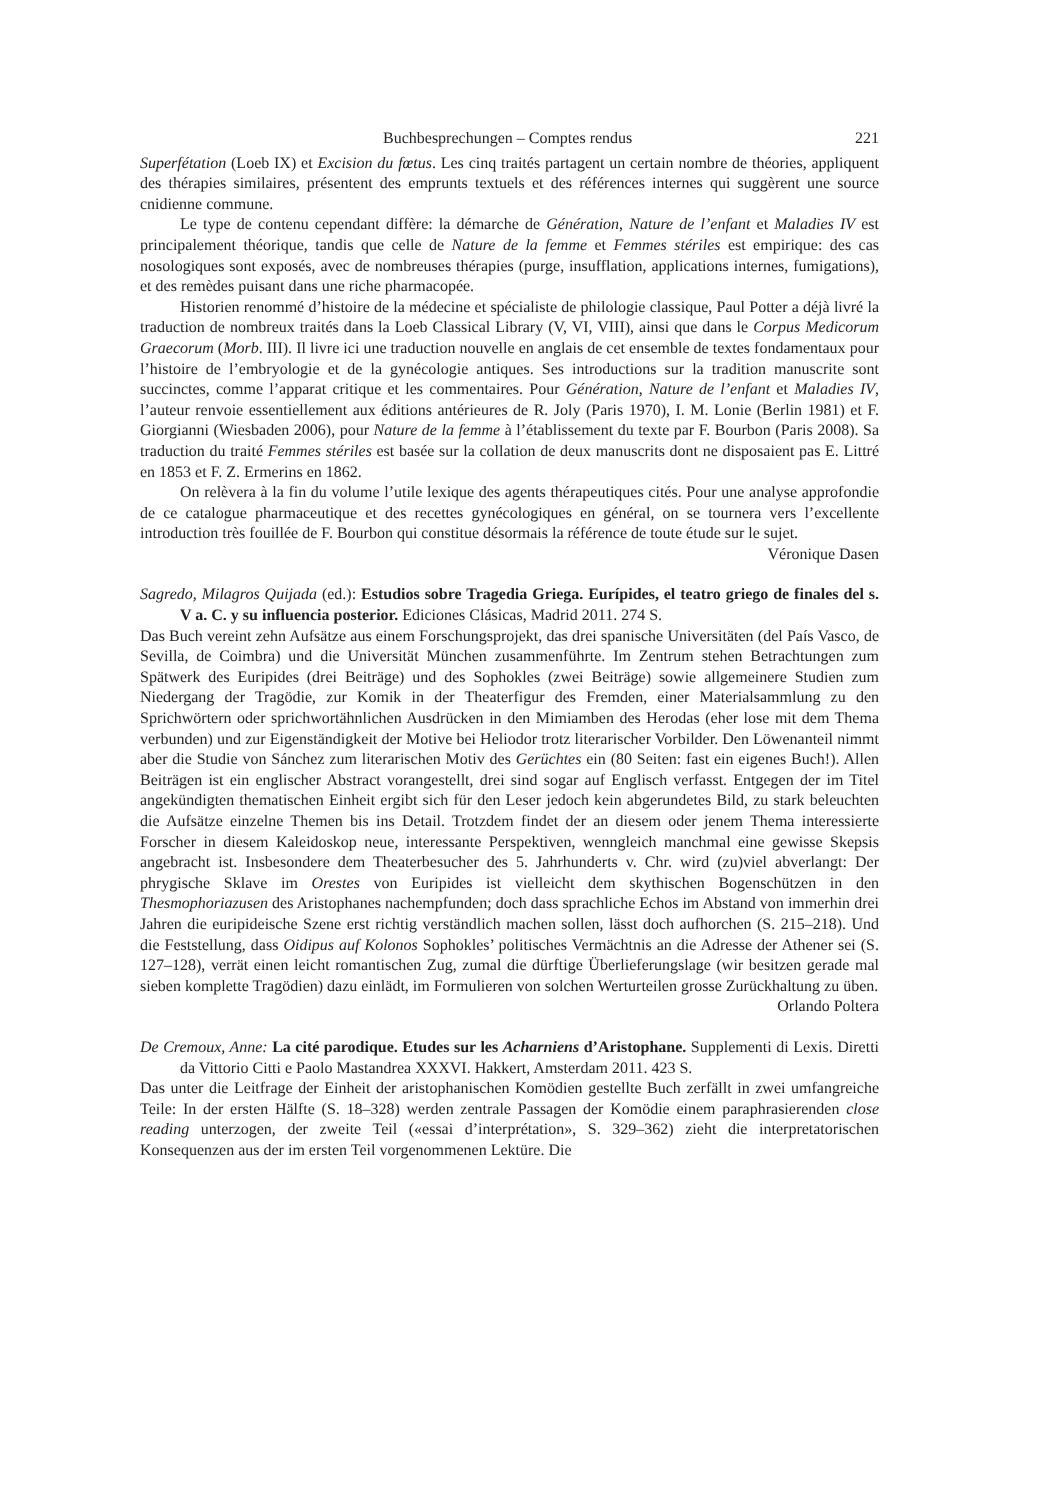Buchbesprechungen – Comptes rendus 221
Superfétation (Loeb IX) et Excision du fœtus. Les cinq traités partagent un certain nombre de théories, appliquent des thérapies similaires, présentent des emprunts textuels et des références internes qui suggèrent une source cnidienne commune.
Le type de contenu cependant diffère: la démarche de Génération, Nature de l’enfant et Maladies IV est principalement théorique, tandis que celle de Nature de la femme et Femmes stériles est empirique: des cas nosologiques sont exposés, avec de nombreuses thérapies (purge, insufflation, applications internes, fumigations), et des remèdes puisant dans une riche pharmacopée.
Historien renommé d’histoire de la médecine et spécialiste de philologie classique, Paul Potter a déjà livré la traduction de nombreux traités dans la Loeb Classical Library (V, VI, VIII), ainsi que dans le Corpus Medicorum Graecorum (Morb. III). Il livre ici une traduction nouvelle en anglais de cet ensemble de textes fondamentaux pour l’histoire de l’embryologie et de la gynécologie antiques. Ses introductions sur la tradition manuscrite sont succinctes, comme l’apparat critique et les commentaires. Pour Génération, Nature de l’enfant et Maladies IV, l’auteur renvoie essentiellement aux éditions antérieures de R. Joly (Paris 1970), I. M. Lonie (Berlin 1981) et F. Giorgianni (Wiesbaden 2006), pour Nature de la femme à l’établissement du texte par F. Bourbon (Paris 2008). Sa traduction du traité Femmes stériles est basée sur la collation de deux manuscrits dont ne disposaient pas E. Littré en 1853 et F. Z. Ermerins en 1862.
On relèvera à la fin du volume l’utile lexique des agents thérapeutiques cités. Pour une analyse approfondie de ce catalogue pharmaceutique et des recettes gynécologiques en général, on se tournera vers l’excellente introduction très fouillée de F. Bourbon qui constitue désormais la référence de toute étude sur le sujet.
Véronique Dasen
Sagredo, Milagros Quijada (ed.): Estudios sobre Tragedia Griega. Eurípides, el teatro griego de finales del s. V a. C. y su influencia posterior. Ediciones Clásicas, Madrid 2011. 274 S.
Das Buch vereint zehn Aufsätze aus einem Forschungsprojekt, das drei spanische Universitäten (del País Vasco, de Sevilla, de Coimbra) und die Universität München zusammenführte. Im Zentrum stehen Betrachtungen zum Spätwerk des Euripides (drei Beiträge) und des Sophokles (zwei Beiträge) sowie allgemeinere Studien zum Niedergang der Tragödie, zur Komik in der Theaterfigur des Fremden, einer Materialsammlung zu den Sprichwörtern oder sprichwortähnlichen Ausdrücken in den Mimiamben des Herodas (eher lose mit dem Thema verbunden) und zur Eigenständigkeit der Motive bei Heliodor trotz literarischer Vorbilder. Den Löwenanteil nimmt aber die Studie von Sánchez zum literarischen Motiv des Gerüchtes ein (80 Seiten: fast ein eigenes Buch!). Allen Beiträgen ist ein englischer Abstract vorangestellt, drei sind sogar auf Englisch verfasst. Entgegen der im Titel angekündigten thematischen Einheit ergibt sich für den Leser jedoch kein abgerundetes Bild, zu stark beleuchten die Aufsätze einzelne Themen bis ins Detail. Trotzdem findet der an diesem oder jenem Thema interessierte Forscher in diesem Kaleidoskop neue, interessante Perspektiven, wenngleich manchmal eine gewisse Skepsis angebracht ist. Insbesondere dem Theaterbesucher des 5. Jahrhunderts v. Chr. wird (zu)viel abverlangt: Der phrygische Sklave im Orestes von Euripides ist vielleicht dem skythischen Bogenschützen in den Thesmophoriazusen des Aristophanes nachempfunden; doch dass sprachliche Echos im Abstand von immerhin drei Jahren die euripideische Szene erst richtig verständlich machen sollen, lässt doch aufhorchen (S. 215–218). Und die Feststellung, dass Oidipus auf Kolonos Sophokles’ politisches Vermächtnis an die Adresse der Athener sei (S. 127–128), verrät einen leicht romantischen Zug, zumal die dürftige Überlieferungslage (wir besitzen gerade mal sieben komplette Tragödien) dazu einlädt, im Formulieren von solchen Werturteilen grosse Zurückhaltung zu üben.
Orlando Poltera
De Cremoux, Anne: La cité parodique. Etudes sur les Acharniens d’Aristophane. Supplementi di Lexis. Diretti da Vittorio Citti e Paolo Mastandrea XXXVI. Hakkert, Amsterdam 2011. 423 S.
Das unter die Leitfrage der Einheit der aristophanischen Komödien gestellte Buch zerfällt in zwei umfangreiche Teile: In der ersten Hälfte (S. 18–328) werden zentrale Passagen der Komödie einem paraphrasierenden close reading unterzogen, der zweite Teil («essai d’interprétation», S. 329–362) zieht die interpretatorischen Konsequenzen aus der im ersten Teil vorgenommenen Lektüre. Die